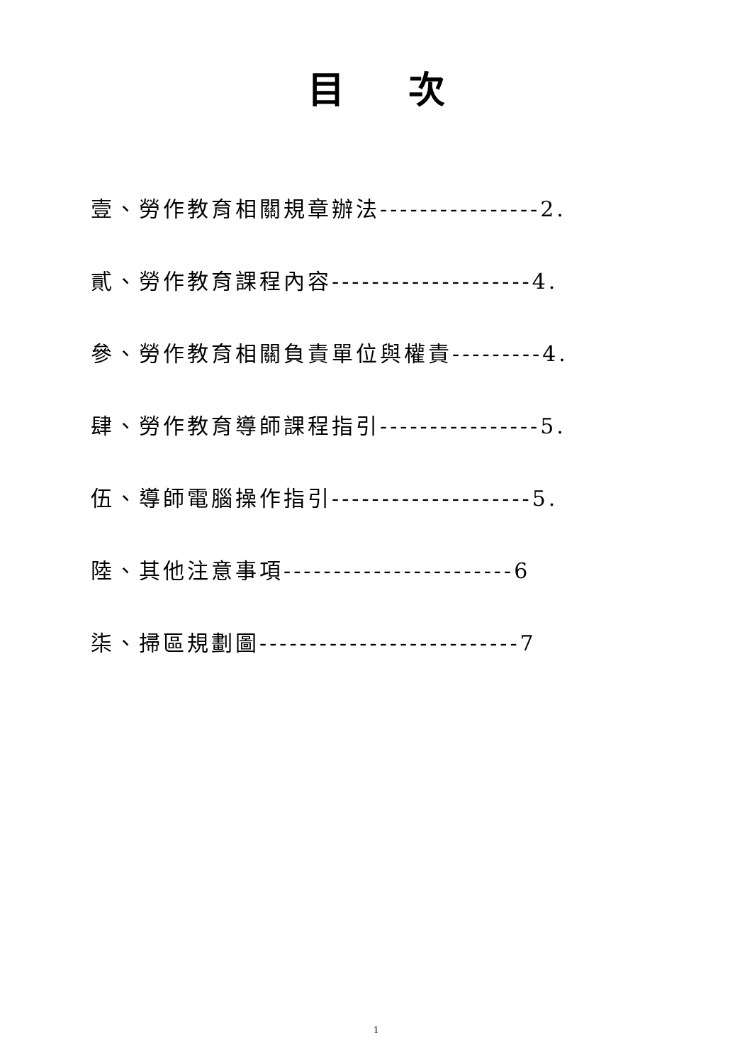目次
壹、勞作教育相關規章辦法----------------2.
貳、勞作教育課程內容--------------------4.
參、勞作教育相關負責單位與權責---------4.
肆、勞作教育導師課程指引----------------5.
伍、導師電腦操作指引--------------------5.
陸、其他注意事項-----------------------6
柒、掃區規劃圖--------------------------7
1